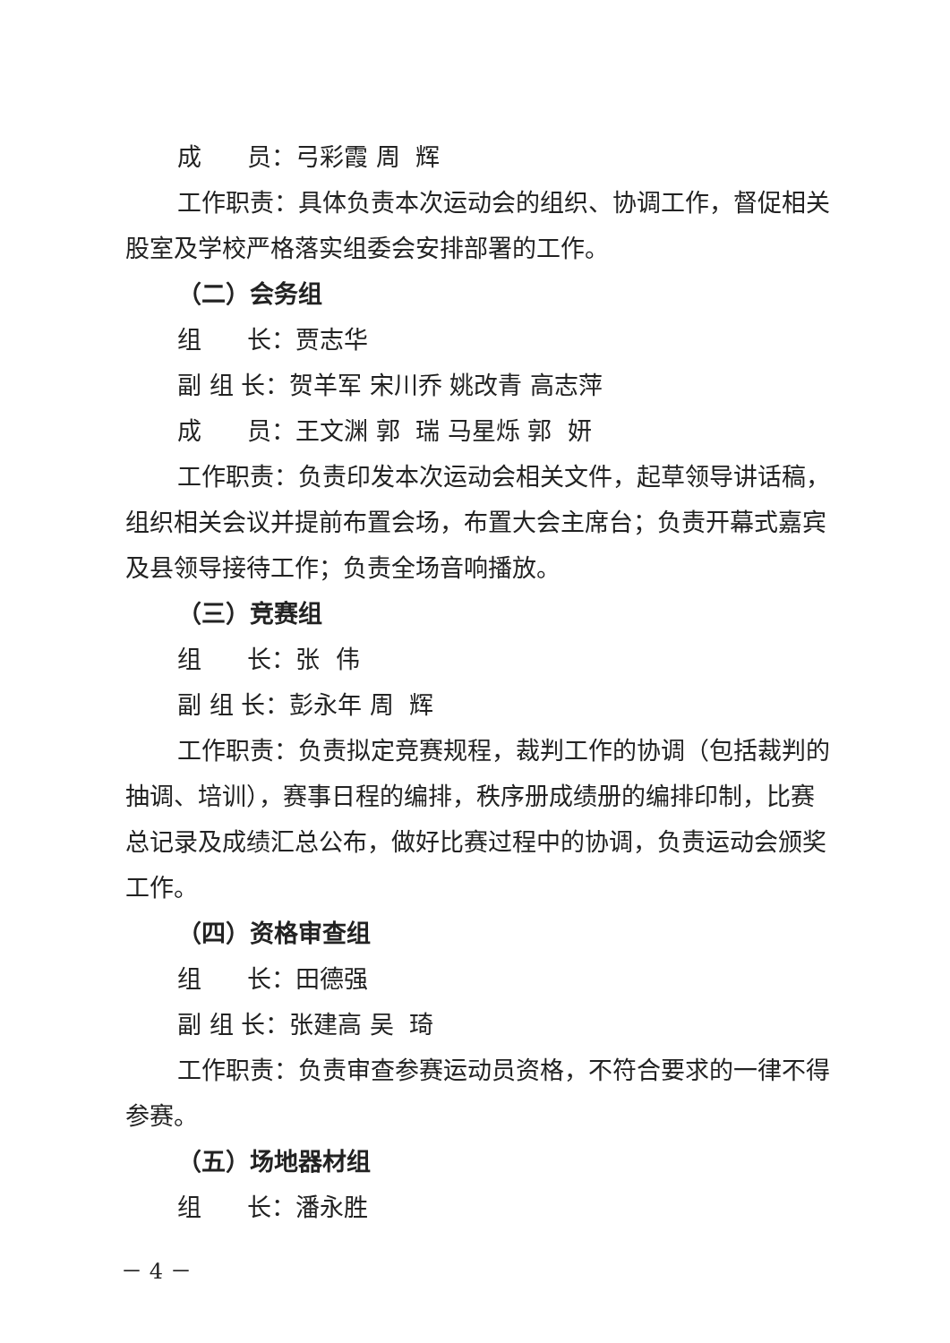成 员：弓彩霞 周 辉
工作职责：具体负责本次运动会的组织、协调工作，督促相关股室及学校严格落实组委会安排部署的工作。
（二）会务组
组 长：贾志华
副 组 长：贺羊军 宋川乔 姚改青 高志萍
成 员：王文渊 郭 瑞 马星烁 郭 妍
工作职责：负责印发本次运动会相关文件，起草领导讲话稿，组织相关会议并提前布置会场，布置大会主席台；负责开幕式嘉宾及县领导接待工作；负责全场音响播放。
（三）竞赛组
组 长：张 伟
副 组 长：彭永年 周 辉
工作职责：负责拟定竞赛规程，裁判工作的协调（包括裁判的抽调、培训），赛事日程的编排，秩序册成绩册的编排印制，比赛总记录及成绩汇总公布，做好比赛过程中的协调，负责运动会颁奖工作。
（四）资格审查组
组 长：田德强
副 组 长：张建高 吴 琦
工作职责：负责审查参赛运动员资格，不符合要求的一律不得参赛。
（五）场地器材组
组 长：潘永胜
－ 4 －